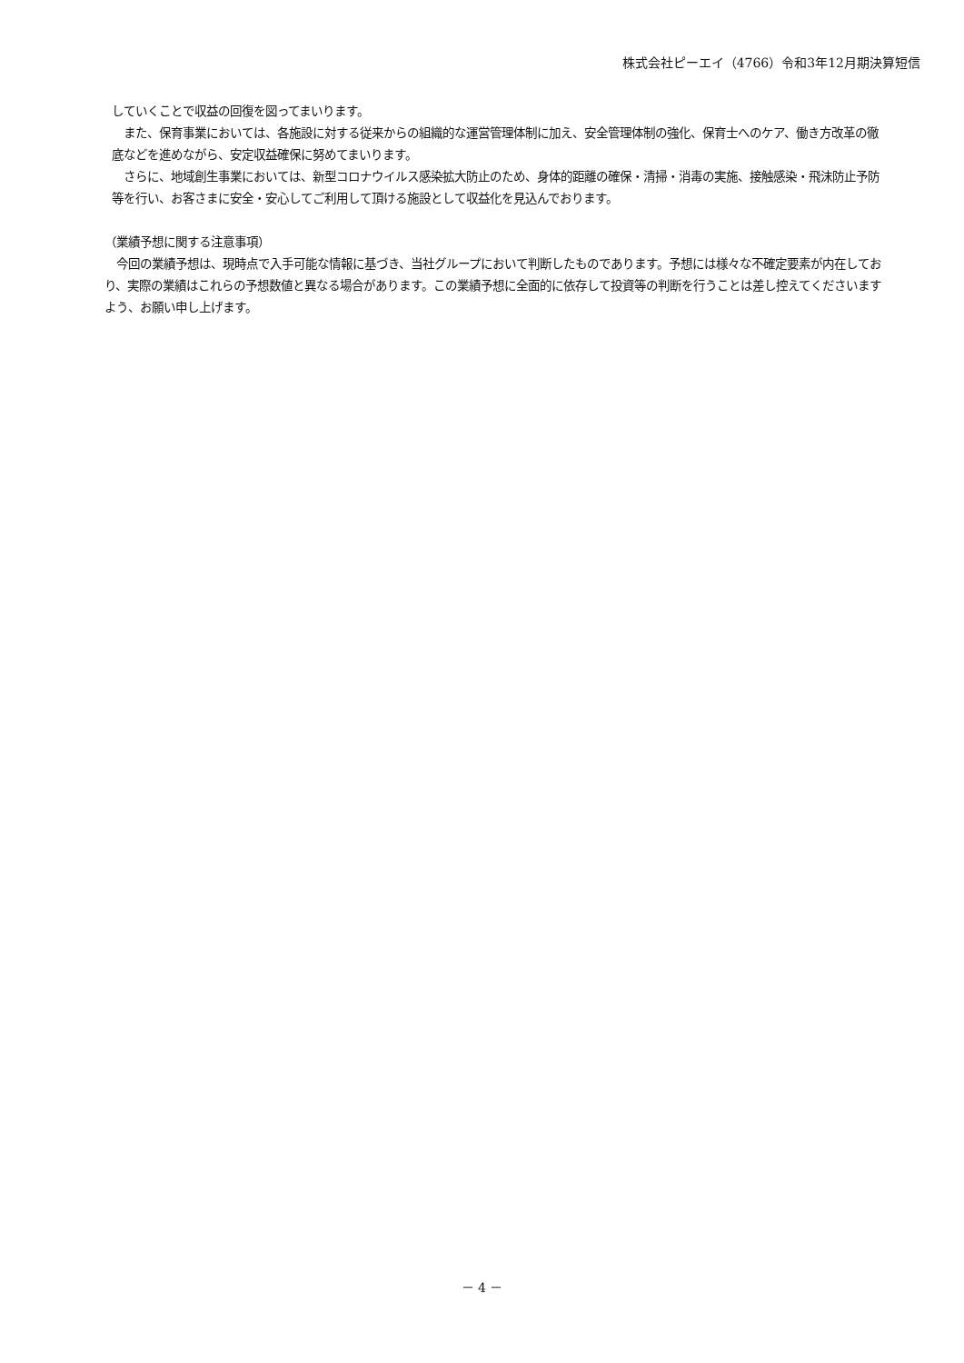株式会社ピーエイ（4766）令和3年12月期決算短信
していくことで収益の回復を図ってまいります。
　また、保育事業においては、各施設に対する従来からの組織的な運営管理体制に加え、安全管理体制の強化、保育士へのケア、働き方改革の徹底などを進めながら、安定収益確保に努めてまいります。
　さらに、地域創生事業においては、新型コロナウイルス感染拡大防止のため、身体的距離の確保・清掃・消毒の実施、接触感染・飛沫防止予防等を行い、お客さまに安全・安心してご利用して頂ける施設として収益化を見込んでおります。
（業績予想に関する注意事項）
　今回の業績予想は、現時点で入手可能な情報に基づき、当社グループにおいて判断したものであります。予想には様々な不確定要素が内在しており、実際の業績はこれらの予想数値と異なる場合があります。この業績予想に全面的に依存して投資等の判断を行うことは差し控えてくださいますよう、お願い申し上げます。
－ 4 －